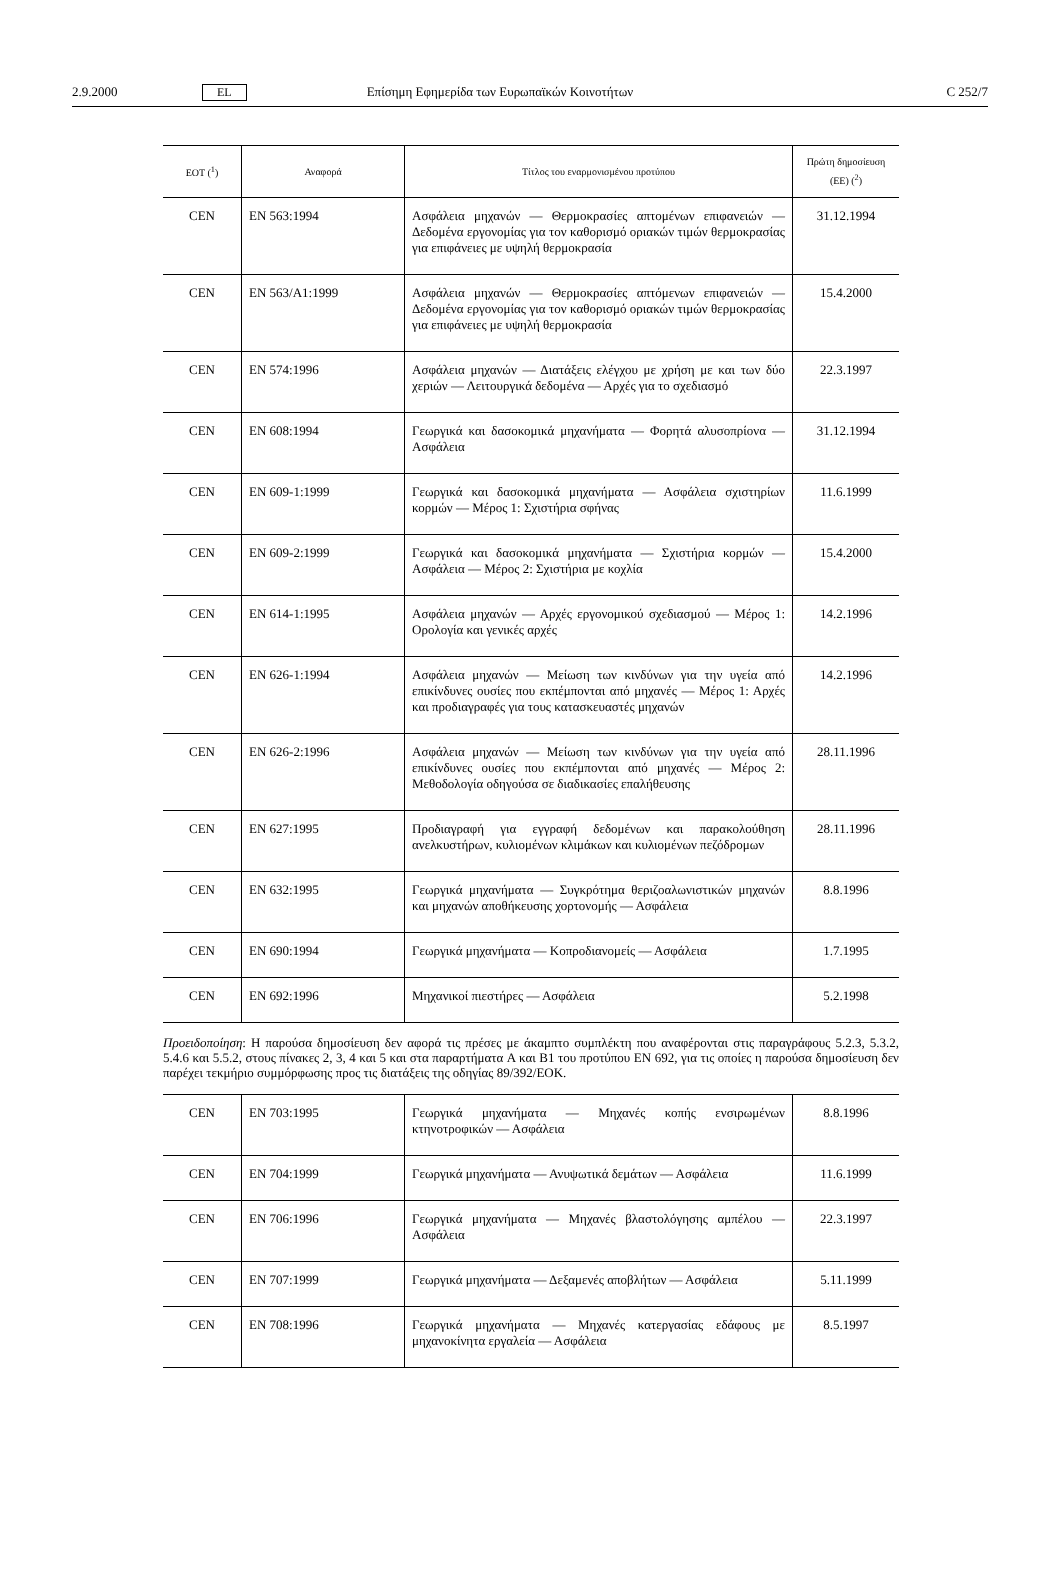2.9.2000 EL Επίσημη Εφημερίδα των Ευρωπαϊκών Κοινοτήτων C 252/7
| ΕΟΤ (<sup>1</sup>) | Αναφορά | Τίτλος του εναρμονισμένου προτύπου | Πρώτη δημοσίευση (ΕΕ) (<sup>2</sup>) |
| --- | --- | --- | --- |
| CEN | EN 563:1994 | Ασφάλεια μηχανών — Θερμοκρασίες απτομένων επιφανειών — Δεδομένα εργονομίας για τον καθορισμό οριακών τιμών θερμοκρασίας για επιφάνειες με υψηλή θερμοκρασία | 31.12.1994 |
| CEN | EN 563/A1:1999 | Ασφάλεια μηχανών — Θερμοκρασίες απτόμενων επιφανειών — Δεδομένα εργονομίας για τον καθορισμό οριακών τιμών θερμοκρασίας για επιφάνειες με υψηλή θερμοκρασία | 15.4.2000 |
| CEN | EN 574:1996 | Ασφάλεια μηχανών — Διατάξεις ελέγχου με χρήση με και των δύο χεριών — Λειτουργικά δεδομένα — Αρχές για το σχεδιασμό | 22.3.1997 |
| CEN | EN 608:1994 | Γεωργικά και δασοκομικά μηχανήματα — Φορητά αλυσοπρίονα — Ασφάλεια | 31.12.1994 |
| CEN | EN 609-1:1999 | Γεωργικά και δασοκομικά μηχανήματα — Ασφάλεια σχιστηρίων κορμών — Μέρος 1: Σχιστήρια σφήνας | 11.6.1999 |
| CEN | EN 609-2:1999 | Γεωργικά και δασοκομικά μηχανήματα — Σχιστήρια κορμών — Ασφάλεια — Μέρος 2: Σχιστήρια με κοχλία | 15.4.2000 |
| CEN | EN 614-1:1995 | Ασφάλεια μηχανών — Αρχές εργονομικού σχεδιασμού — Μέρος 1: Ορολογία και γενικές αρχές | 14.2.1996 |
| CEN | EN 626-1:1994 | Ασφάλεια μηχανών — Μείωση των κινδύνων για την υγεία από επικίνδυνες ουσίες που εκπέμπονται από μηχανές — Μέρος 1: Αρχές και προδιαγραφές για τους κατασκευαστές μηχανών | 14.2.1996 |
| CEN | EN 626-2:1996 | Ασφάλεια μηχανών — Μείωση των κινδύνων για την υγεία από επικίνδυνες ουσίες που εκπέμπονται από μηχανές — Μέρος 2: Μεθοδολογία οδηγούσα σε διαδικασίες επαλήθευσης | 28.11.1996 |
| CEN | EN 627:1995 | Προδιαγραφή για εγγραφή δεδομένων και παρακολούθηση ανελκυστήρων, κυλιομένων κλιμάκων και κυλιομένων πεζόδρομων | 28.11.1996 |
| CEN | EN 632:1995 | Γεωργικά μηχανήματα — Συγκρότημα θεριζοαλωνιστικών μηχανών και μηχανών αποθήκευσης χορτονομής — Ασφάλεια | 8.8.1996 |
| CEN | EN 690:1994 | Γεωργικά μηχανήματα — Κοπροδιανομείς — Ασφάλεια | 1.7.1995 |
| CEN | EN 692:1996 | Μηχανικοί πιεστήρες — Ασφάλεια | 5.2.1998 |
Προειδοποίηση: Η παρούσα δημοσίευση δεν αφορά τις πρέσες με άκαμπτο συμπλέκτη που αναφέρονται στις παραγράφους 5.2.3, 5.3.2, 5.4.6 και 5.5.2, στους πίνακες 2, 3, 4 και 5 και στα παραρτήματα A και B1 του προτύπου EN 692, για τις οποίες η παρούσα δημοσίευση δεν παρέχει τεκμήριο συμμόρφωσης προς τις διατάξεις της οδηγίας 89/392/ΕΟΚ.
| CEN | EN 703:1995 | Γεωργικά μηχανήματα — Μηχανές κοπής ενσιρωμένων κτηνοτροφικών — Ασφάλεια | 8.8.1996 |
| CEN | EN 704:1999 | Γεωργικά μηχανήματα — Ανυψωτικά δεμάτων — Ασφάλεια | 11.6.1999 |
| CEN | EN 706:1996 | Γεωργικά μηχανήματα — Μηχανές βλαστολόγησης αμπέλου — Ασφάλεια | 22.3.1997 |
| CEN | EN 707:1999 | Γεωργικά μηχανήματα — Δεξαμενές αποβλήτων — Ασφάλεια | 5.11.1999 |
| CEN | EN 708:1996 | Γεωργικά μηχανήματα — Μηχανές κατεργασίας εδάφους με μηχανοκίνητα εργαλεία — Ασφάλεια | 8.5.1997 |